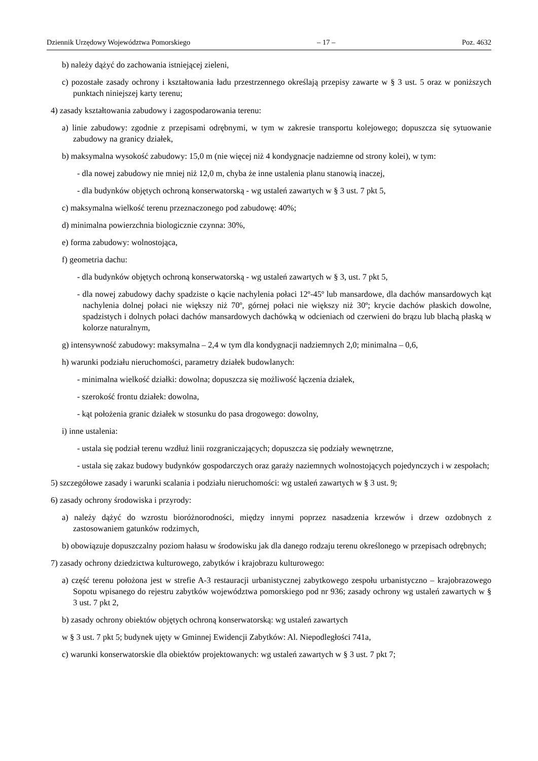Dziennik Urzędowy Województwa Pomorskiego – 17 – Poz. 4632
b) należy dążyć do zachowania istniejącej zieleni,
c) pozostałe zasady ochrony i kształtowania ładu przestrzennego określają przepisy zawarte w § 3 ust. 5 oraz w poniższych punktach niniejszej karty terenu;
4) zasady kształtowania zabudowy i zagospodarowania terenu:
a) linie zabudowy: zgodnie z przepisami odrębnymi, w tym w zakresie transportu kolejowego; dopuszcza się sytuowanie zabudowy na granicy działek,
b) maksymalna wysokość zabudowy: 15,0 m (nie więcej niż 4 kondygnacje nadziemne od strony kolei), w tym:
- dla nowej zabudowy nie mniej niż 12,0 m, chyba że inne ustalenia planu stanowią inaczej,
- dla budynków objętych ochroną konserwatorską - wg ustaleń zawartych w § 3 ust. 7 pkt 5,
c) maksymalna wielkość terenu przeznaczonego pod zabudowę: 40%;
d) minimalna powierzchnia biologicznie czynna: 30%,
e) forma zabudowy: wolnostojąca,
f) geometria dachu:
- dla budynków objętych ochroną konserwatorską - wg ustaleń zawartych w § 3, ust. 7 pkt 5,
- dla nowej zabudowy dachy spadziste o kącie nachylenia połaci 12º-45º lub mansardowe, dla dachów mansardowych kąt nachylenia dolnej połaci nie większy niż 70º, górnej połaci nie większy niż 30º; krycie dachów płaskich dowolne, spadzistych i dolnych połaci dachów mansardowych dachówką w odcieniach od czerwieni do brązu lub blachą płaską w kolorze naturalnym,
g) intensywność zabudowy: maksymalna – 2,4 w tym dla kondygnacji nadziemnych 2,0; minimalna – 0,6,
h) warunki podziału nieruchomości, parametry działek budowlanych:
- minimalna wielkość działki: dowolna; dopuszcza się możliwość łączenia działek,
- szerokość frontu działek: dowolna,
- kąt położenia granic działek w stosunku do pasa drogowego: dowolny,
i) inne ustalenia:
- ustala się podział terenu wzdłuż linii rozgraniczających; dopuszcza się podziały wewnętrzne,
- ustala się zakaz budowy budynków gospodarczych oraz garaży naziemnych wolnostojących pojedynczych i w zespołach;
5) szczegółowe zasady i warunki scalania i podziału nieruchomości: wg ustaleń zawartych w § 3 ust. 9;
6) zasady ochrony środowiska i przyrody:
a) należy dążyć do wzrostu bioróżnorodności, między innymi poprzez nasadzenia krzewów i drzew ozdobnych z zastosowaniem gatunków rodzimych,
b) obowiązuje dopuszczalny poziom hałasu w środowisku jak dla danego rodzaju terenu określonego w przepisach odrębnych;
7) zasady ochrony dziedzictwa kulturowego, zabytków i krajobrazu kulturowego:
a) część terenu położona jest w strefie A-3 restauracji urbanistycznej zabytkowego zespołu urbanistyczno – krajobrazowego Sopotu wpisanego do rejestru zabytków województwa pomorskiego pod nr 936; zasady ochrony wg ustaleń zawartych w § 3 ust. 7 pkt 2,
b) zasady ochrony obiektów objętych ochroną konserwatorską: wg ustaleń zawartych
w § 3 ust. 7 pkt 5; budynek ujęty w Gminnej Ewidencji Zabytków: Al. Niepodległości 741a,
c) warunki konserwatorskie dla obiektów projektowanych: wg ustaleń zawartych w § 3 ust. 7 pkt 7;